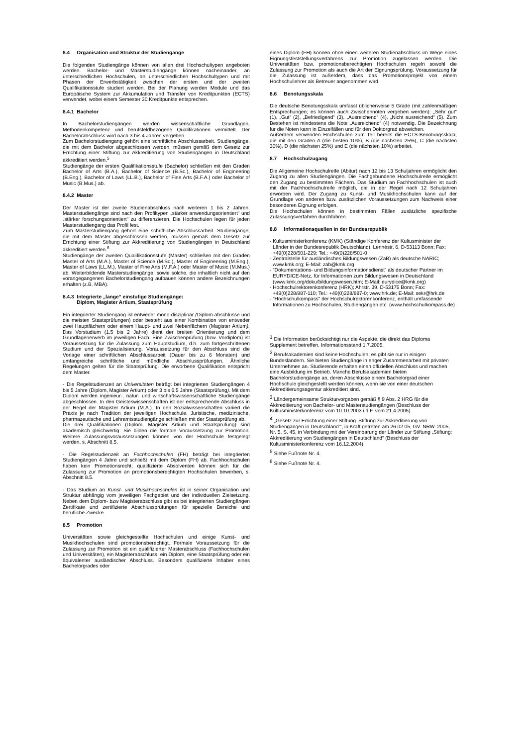8.4 Organisation und Struktur der Studiengänge
Die folgenden Studiengänge können von allen drei Hochschultypen angeboten werden. Bachelor- und Masterstudiengänge können nacheinander, an unterschiedlichen Hochschulen, an unterschiedlichen Hochschultypen und mit Phasen der Erwerbstätigkeit zwischen der ersten und der zweiten Qualifikationsstufe studiert werden. Bei der Planung werden Module und das Europäische System zur Akkumulation und Transfer von Kreditpunkten (ECTS) verwendet, wobei einem Semester 30 Kreditpunkte entsprechen.
8.4.1 Bachelor
In Bachelorstudiengängen werden wissenschaftliche Grundlagen, Methodenkompetenz und berufsfeldbezogene Qualifikationen vermittelt. Der Bachelorabschluss wird nach 3 bis 4 Jahren vergeben.
Zum Bachelorstudiengang gehört eine schriftliche Abschlussarbeit. Studiengänge, die mit dem Bachelor abgeschlossen werden, müssen gemäß dem Gesetz zur Errichtung einer Stiftung zur Akkreditierung von Studiengängen in Deutschland akkreditiert werden.<sup>5</sup>
Studiengänge der ersten Qualifikationsstufe (Bachelor) schließen mit den Graden Bachelor of Arts (B.A.), Bachelor of Science (B.Sc.), Bachelor of Engineering (B.Eng.), Bachelor of Laws (LL.B.), Bachelor of Fine Arts (B.F.A.) oder Bachelor of Music (B.Mus.) ab.
8.4.2 Master
Der Master ist der zweite Studienabschluss nach weiteren 1 bis 2 Jahren. Masterstudiengänge sind nach den Profiltypen „stärker anwendungsorientiert“ und „stärker forschungsorientiert“ zu differenzieren. Die Hochschulen legen für jeden Masterstudiengang das Profil fest.
Zum Masterstudiengang gehört eine schriftliche Abschlussarbeit. Studiengänge, die mit dem Master abgeschlossen werden, müssen gemäß dem Gesetz zur Errichtung einer Stiftung zur Akkreditierung von Studiengängen in Deutschland akkreditiert werden.<sup>6</sup>
Studiengänge der zweiten Qualifikationsstufe (Master) schließen mit den Graden Master of Arts (M.A.), Master of Science (M.Sc.), Master of Engineering (M.Eng.), Master of Laws (LL.M.), Master of Fine Arts (M.F.A.) oder Master of Music (M.Mus.) ab. Weiterbildende Masterstudiengänge, sowie solche, die inhaltlich nicht auf den vorangegangenen Bachelorstudiengang aufbauen können andere Bezeichnungen erhalten (z.B. MBA).
8.4.3 Integrierte „lange“ einstufige Studiengänge:
Diplom, Magister Artium, Staatsprüfung
Ein integrierter Studiengang ist entweder mono-disziplinär (Diplom-abschlüsse und die meisten Staatsprüfungen) oder besteht aus einer Kombination von entweder zwei Hauptfächern oder einem Haupt- und zwei Nebenfächern (Magister Artium). Das Vorstudium (1,5 bis 2 Jahre) dient der breiten Orientierung und dem Grundlagenerwerb im jeweiligen Fach. Eine Zwischenprüfung (bzw. Vordiplom) ist Voraussetzung für die Zulassung zum Hauptstudium, d.h. zum fortgeschrittenen Studium und der Spezialisierung. Voraussetzung für den Abschluss sind die Vorlage einer schriftlichen Abschlussarbeit (Dauer bis zu 6 Monaten) und umfangreiche schriftliche und mündliche Abschlussprüfungen. Ähnliche Regelungen gelten für die Staatsprüfung. Die erworbene Qualifikation entspricht dem Master.
- Die Regelstudienzeit an Universitäten beträgt bei integrierten Studiengängen 4 bis 5 Jahre (Diplom, Magister Artium) oder 3 bis 6,5 Jahre (Staatsprüfung). Mit dem Diplom werden ingenieur-, natur- und wirtschaftswissenschaftliche Studiengänge abgeschlossen. In den Geisteswissenschaften ist der entsprechende Abschluss in der Regel der Magister Artium (M.A.). In den Sozialwissenschaften variiert die Praxis je nach Tradition der jeweiligen Hochschule. Juristische, medizinische, pharmazeutische und Lehramtsstudiengänge schließen mit der Staatsprüfung ab.
Die drei Qualifikationen (Diplom, Magister Artium und Staatsprüfung) sind akademisch gleichwertig. Sie bilden die formale Voraussetzung zur Promotion. Weitere Zulassungsvoraussetzungen können von der Hochschule festgelegt werden, s. Abschnitt 8.5.
- Die Regelstudienzeit an Fachhochschulen (FH) beträgt bei integrierten Studiengängen 4 Jahre und schließt mit dem Diplom (FH) ab. Fachhochschulen haben kein Promotionsrecht; qualifizierte Absolventen können sich für die Zulassung zur Promotion an promotionsberechtigten Hochschulen bewerben, s. Abschnitt 8.5.
- Das Studium an Kunst- und Musikhochschulen ist in seiner Organisation und Struktur abhängig vom jeweiligen Fachgebiet und der individuellen Zielsetzung. Neben dem Diplom- bzw Magisterabschluss gibt es bei integrierten Studiengängen Zertifikate und zertifizierte Abschlussprüfungen für spezielle Bereiche und berufliche Zwecke.
8.5 Promotion
Universitäten sowie gleichgestellte Hochschulen und einige Kunst- und Musikhochschulen sind promotionsberechtigt. Formale Voraussetzung für die Zulassung zur Promotion ist ein qualifizierter Masterabschluss (Fachhochschulen und Universitäten), ein Magisterabschluss, ein Diplom, eine Staatsprüfung oder ein äquivalenter ausländischer Abschluss. Besonders qualifizierte Inhaber eines Bachelorgrades oder
eines Diplom (FH) können ohne einen weiteren Studienabschluss im Wege eines Eignungsfeststellungsverfahrens zur Promotion zugelassen werden. Die Universitäten bzw. promotionsberechtigten Hochschulen regeln sowohl die Zulassung zur Promotion als auch die Art der Eignungsprüfung. Voraussetzung für die Zulassung ist außerdem, dass das Promotionsprojekt von einem Hochschullehrer als Betreuer angenommen wird.
8.6 Benotungsskala
Die deutsche Benotungsskala umfasst üblicherweise 5 Grade (mit zahlenmäßigen Entsprechungen; es können auch Zwischennoten vergeben werden): „Sehr gut“ (1), „Gut“ (2), „Befriedigend“ (3), „Ausreichend“ (4), „Nicht ausreichend“ (5). Zum Bestehen ist mindestens die Note „Ausreichend“ (4) notwendig. Die Bezeichnung für die Noten kann in Einzelfällen und für den Doktorgrad abweichen.
Außerdem verwenden Hochschulen zum Teil bereits die ECTS-Benotungsskala, die mit den Graden A (die besten 10%), B (die nächsten 25%), C (die nächsten 30%), D (die nächsten 25%) und E (die nächsten 10%) arbeitet.
8.7 Hochschulzugang
Die Allgemeine Hochschulreife (Abitur) nach 12 bis 13 Schuljahren ermöglicht den Zugang zu allen Studiengängen. Die Fachgebundene Hochschulreife ermöglicht den Zugang zu bestimmten Fächern. Das Studium an Fachhochschulen ist auch mit der Fachhochschulreife möglich, die in der Regel nach 12 Schuljahren erworben wird. Der Zugang zu Kunst- und Musikhochschulen kann auf der Grundlage von anderen bzw. zusätzlichen Voraussetzungen zum Nachweis einer besonderen Eignung erfolgen.
Die Hochschulen können in bestimmten Fällen zusätzliche spezifische Zulassungsverfahren durchführen.
8.8 Informationsquellen in der Bundesrepublik
- Kultusministerkonferenz (KMK) (Ständige Konferenz der Kultusminister der Länder in der Bundesrepublik Deutschland); Lennéstr. 6, D-53113 Bonn; Fax: +49(0)228/501-229; Tel.: +49(0)228/501-0
- Zentralstelle für ausländisches Bildungswesen (ZaB) als deutsche NARIC; www.kmk.org; E-Mail: zab@kmk.org
- “Dokumentations- und Bildungsinformationsdienst” als deutscher Partner im EURYDICE-Netz, für Informationen zum Bildungswesen in Deutschland (www.kmk.org/doku/bildungswesen.htm; E-Mail: eurydice@kmk.org)
- Hochschulrektorenkonferenz (HRK); Ahrstr. 39, D-53175 Bonn; Fax: +49(0)228/887-110; Tel.: +49(0)228/887-0; www.hrk.de; E-Mail: sekr@hrk.de
- “Hochschulkompass“ der Hochschulrektorenkonferenz, enthält umfassende Informationen zu Hochschulen, Studiengängen etc. (www.hochschulkompass.de)
<sup>1</sup> Die Information berücksichtigt nur die Aspekte, die direkt das Diploma Supplement betreffen. Informationsstand 1.7.2005.
<sup>2</sup> Berufsakademien sind keine Hochschulen, es gibt sie nur in einigen Bundesländern. Sie bieten Studiengänge in enger Zusammenarbeit mit privaten Unternehmen an. Studierende erhalten einen offiziellen Abschluss und machen eine Ausbildung im Betrieb. Manche Berufsakademien bieten Bachelorstudiengänge an, deren Abschlüsse einem Bachelorgrad einer Hochschule gleichgestellt werden können, wenn sie von einer deutschen Akkreditierungsagentur akkreditiert sind.
<sup>3</sup> Ländergemeinsame Strukturvorgaben gemäß § 9 Abs. 2 HRG für die Akkreditierung von Bachelor- und Masterstudiengängen (Beschluss der Kultusministerkonferenz vom 10.10.2003 i.d.F. vom 21.4.2005).
<sup>4</sup> „Gesetz zur Errichtung einer Stiftung ‚Stiftung zur Akkreditierung von Studiengängen in Deutschland‘“, in Kraft getreten am 26.02.05, GV. NRW. 2005, Nr. 5, S. 45, in Verbindung mit der Vereinbarung der Länder zur Stiftung „Stiftung: Akkreditierung von Studiengängen in Deutschland“ (Beschluss der Kultusministerkonferenz vom 16.12.2004).
<sup>5</sup> Siehe Fußnote Nr. 4.
<sup>6</sup> Siehe Fußnote Nr. 4.